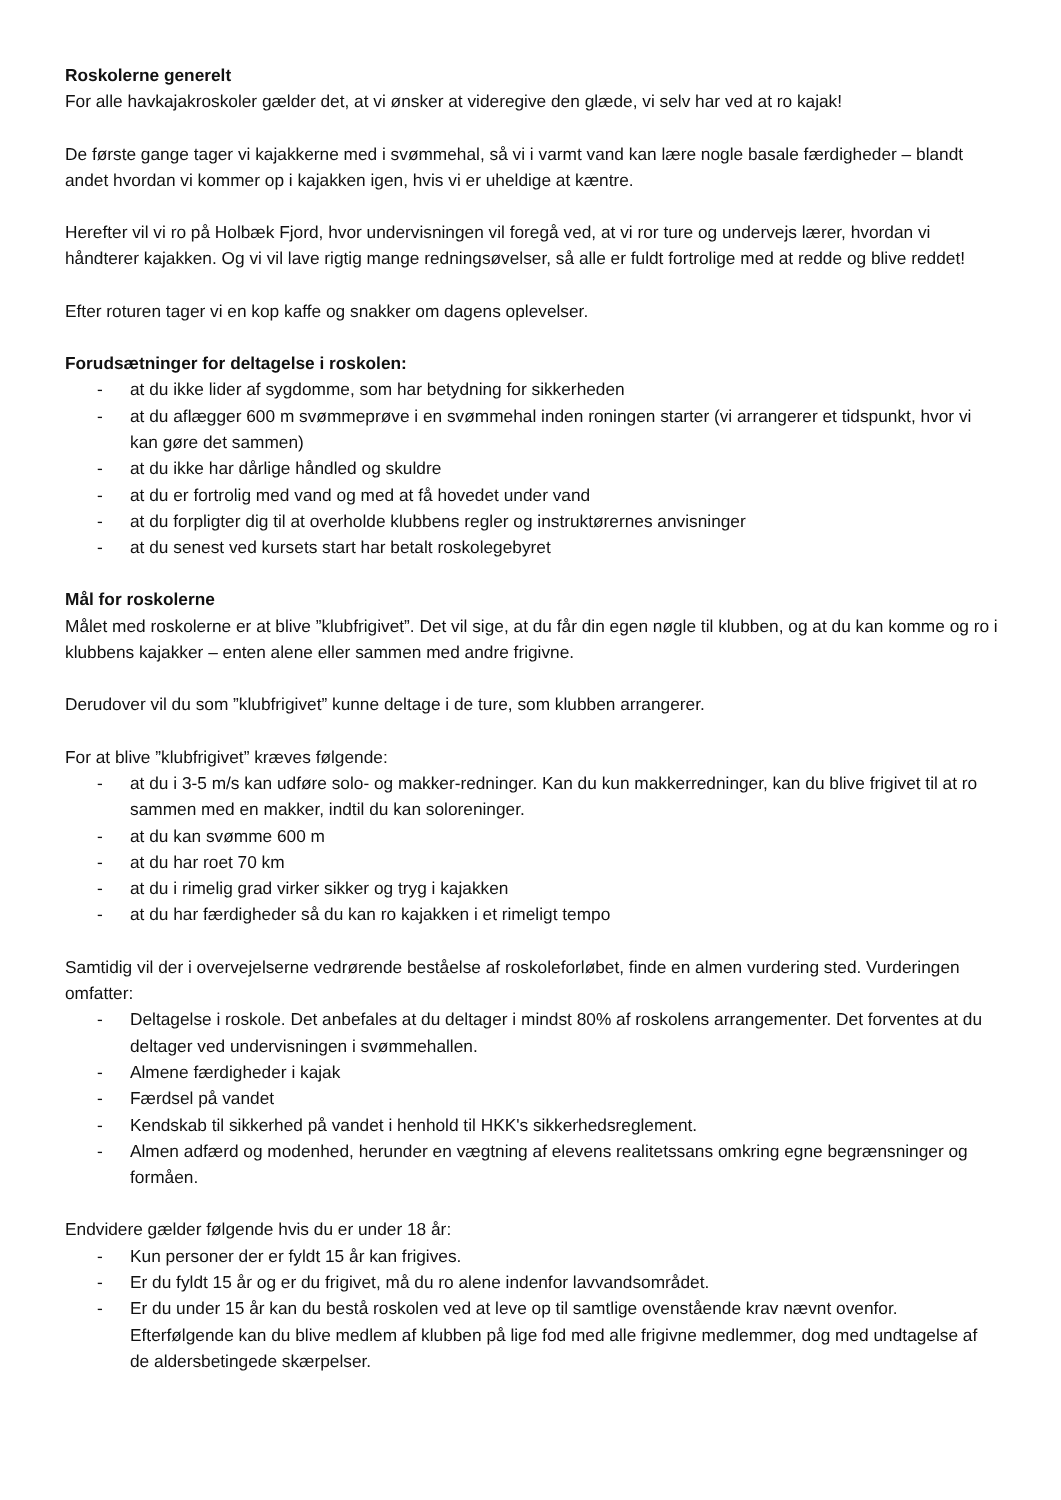Roskolerne generelt
For alle havkajakroskoler gælder det, at vi ønsker at videregive den glæde, vi selv har ved at ro kajak!
De første gange tager vi kajakkerne med i svømmehal, så vi i varmt vand kan lære nogle basale færdigheder – blandt andet hvordan vi kommer op i kajakken igen, hvis vi er uheldige at kæntre.
Herefter vil vi ro på Holbæk Fjord, hvor undervisningen vil foregå ved, at vi ror ture og undervejs lærer, hvordan vi håndterer kajakken. Og vi vil lave rigtig mange redningsøvelser, så alle er fuldt fortrolige med at redde og blive reddet!
Efter roturen tager vi en kop kaffe og snakker om dagens oplevelser.
Forudsætninger for deltagelse i roskolen:
- at du ikke lider af sygdomme, som har betydning for sikkerheden
- at du aflægger 600 m svømmeprøve i en svømmehal inden roningen starter (vi arrangerer et tidspunkt, hvor vi kan gøre det sammen)
- at du ikke har dårlige håndled og skuldre
- at du er fortrolig med vand og med at få hovedet under vand
- at du forpligter dig til at overholde klubbens regler og instruktørernes anvisninger
- at du senest ved kursets start har betalt roskolegebyret
Mål for roskolerne
Målet med roskolerne er at blive ”klubfrigivet”. Det vil sige, at du får din egen nøgle til klubben, og at du kan komme og ro i klubbens kajakker – enten alene eller sammen med andre frigivne.
Derudover vil du som ”klubfrigivet” kunne deltage i de ture, som klubben arrangerer.
For at blive ”klubfrigivet” kræves følgende:
- at du i 3-5 m/s kan udføre solo- og makker-redninger. Kan du kun makkerredninger, kan du blive frigivet til at ro sammen med en makker, indtil du kan soloreninger.
- at du kan svømme 600 m
- at du har roet 70 km
- at du i rimelig grad virker sikker og tryg i kajakken
- at du har færdigheder så du kan ro kajakken i et rimeligt tempo
Samtidig vil der i overvejelserne vedrørende beståelse af roskoleforløbet, finde en almen vurdering sted. Vurderingen omfatter:
- Deltagelse i roskole. Det anbefales at du deltager i mindst 80% af roskolens arrangementer. Det forventes at du deltager ved undervisningen i svømmehallen.
- Almene færdigheder i kajak
- Færdsel på vandet
- Kendskab til sikkerhed på vandet i henhold til HKK's sikkerhedsreglement.
- Almen adfærd og modenhed, herunder en vægtning af elevens realitetssans omkring egne begrænsninger og formåen.
Endvidere gælder følgende hvis du er under 18 år:
- Kun personer der er fyldt 15 år kan frigives.
- Er du fyldt 15 år og er du frigivet, må du ro alene indenfor lavvandsområdet.
- Er du under 15 år kan du bestå roskolen ved at leve op til samtlige ovenstående krav nævnt ovenfor. Efterfølgende kan du blive medlem af klubben på lige fod med alle frigivne medlemmer, dog med undtagelse af de aldersbetingede skærpelser.